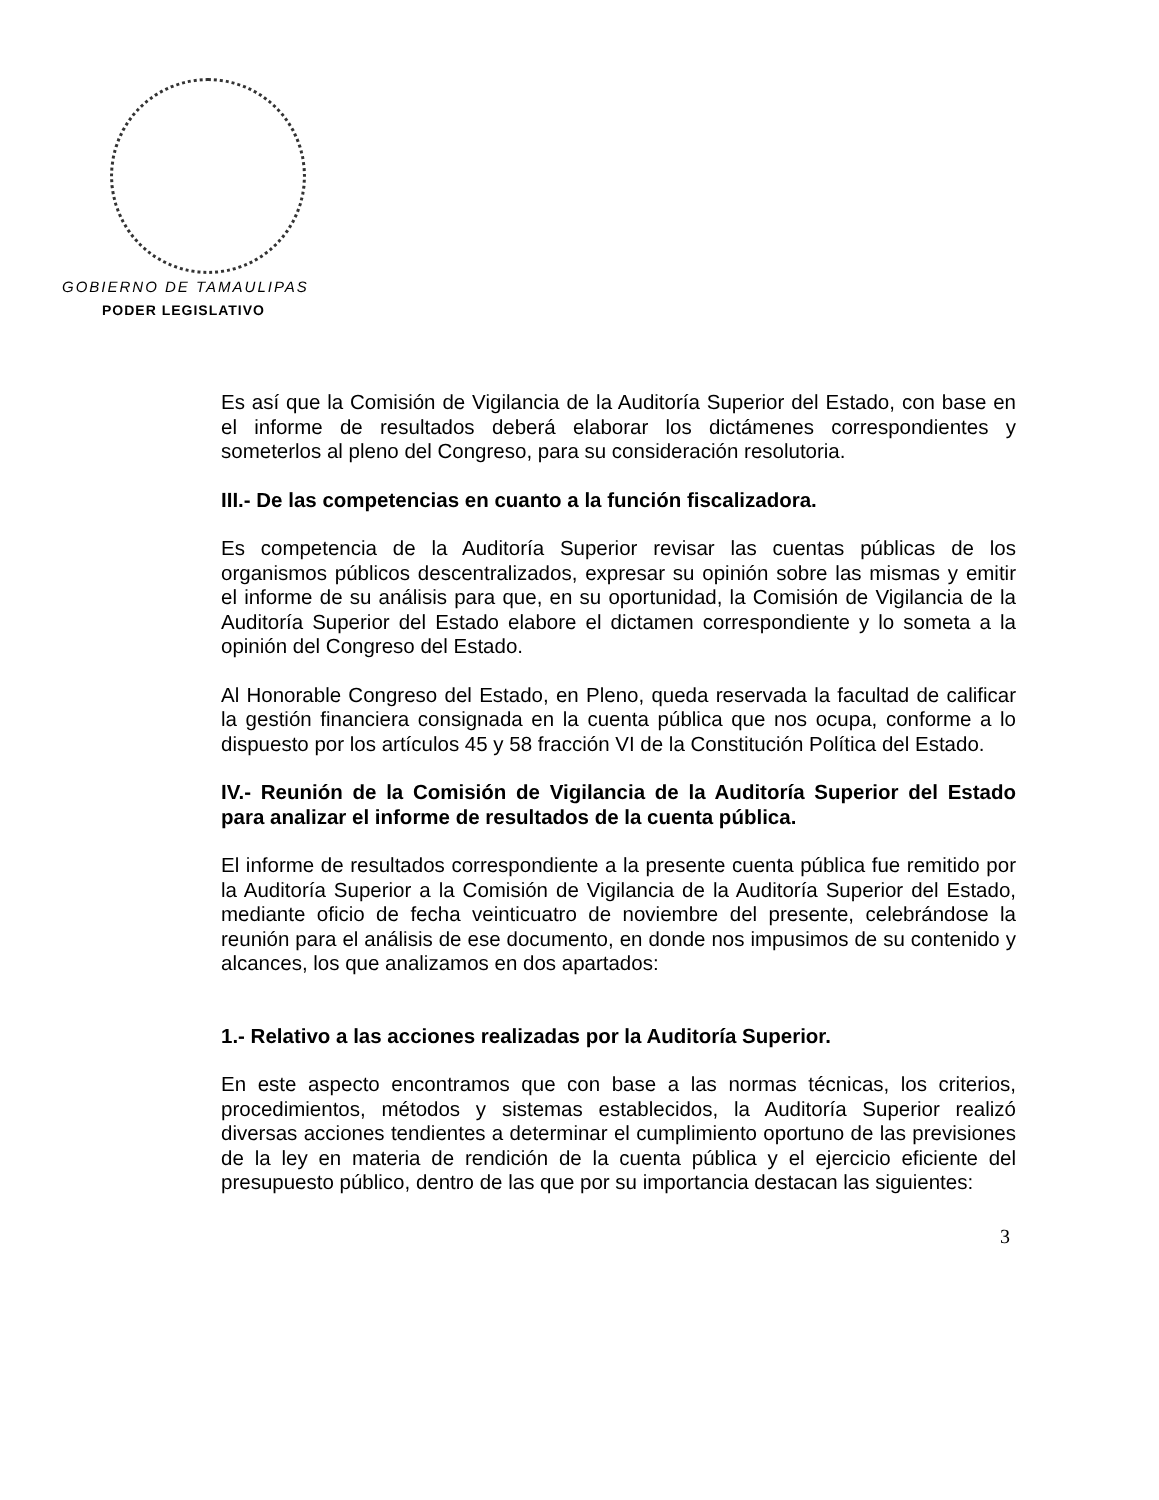GOBIERNO DE TAMAULIPAS
PODER LEGISLATIVO
Es así que la Comisión de Vigilancia de la Auditoría Superior del Estado, con base en el informe de resultados deberá elaborar los dictámenes correspondientes y someterlos al pleno del Congreso, para su consideración resolutoria.
III.- De las competencias en cuanto a la función fiscalizadora.
Es competencia de la Auditoría Superior revisar las cuentas públicas de los organismos públicos descentralizados, expresar su opinión sobre las mismas y emitir el informe de su análisis para que, en su oportunidad, la Comisión de Vigilancia de la Auditoría Superior del Estado elabore el dictamen correspondiente y lo someta a la opinión del Congreso del Estado.
Al Honorable Congreso del Estado, en Pleno, queda reservada la facultad de calificar la gestión financiera consignada en la cuenta pública que nos ocupa, conforme a lo dispuesto por los artículos 45 y 58 fracción VI de la Constitución Política del Estado.
IV.- Reunión de la Comisión de Vigilancia de la Auditoría Superior del Estado para analizar el informe de resultados de la cuenta pública.
El informe de resultados correspondiente a la presente cuenta pública fue remitido por la Auditoría Superior a la Comisión de Vigilancia de la Auditoría Superior del Estado, mediante oficio de fecha veinticuatro de noviembre del presente, celebrándose la reunión para el análisis de ese documento, en donde nos impusimos de su contenido y alcances, los que analizamos en dos apartados:
1.- Relativo a las acciones realizadas por la Auditoría Superior.
En este aspecto encontramos que con base a las normas técnicas, los criterios, procedimientos, métodos y sistemas establecidos, la Auditoría Superior realizó diversas acciones tendientes a determinar el cumplimiento oportuno de las previsiones de la ley en materia de rendición de la cuenta pública y el ejercicio eficiente del presupuesto público, dentro de las que por su importancia destacan las siguientes:
3